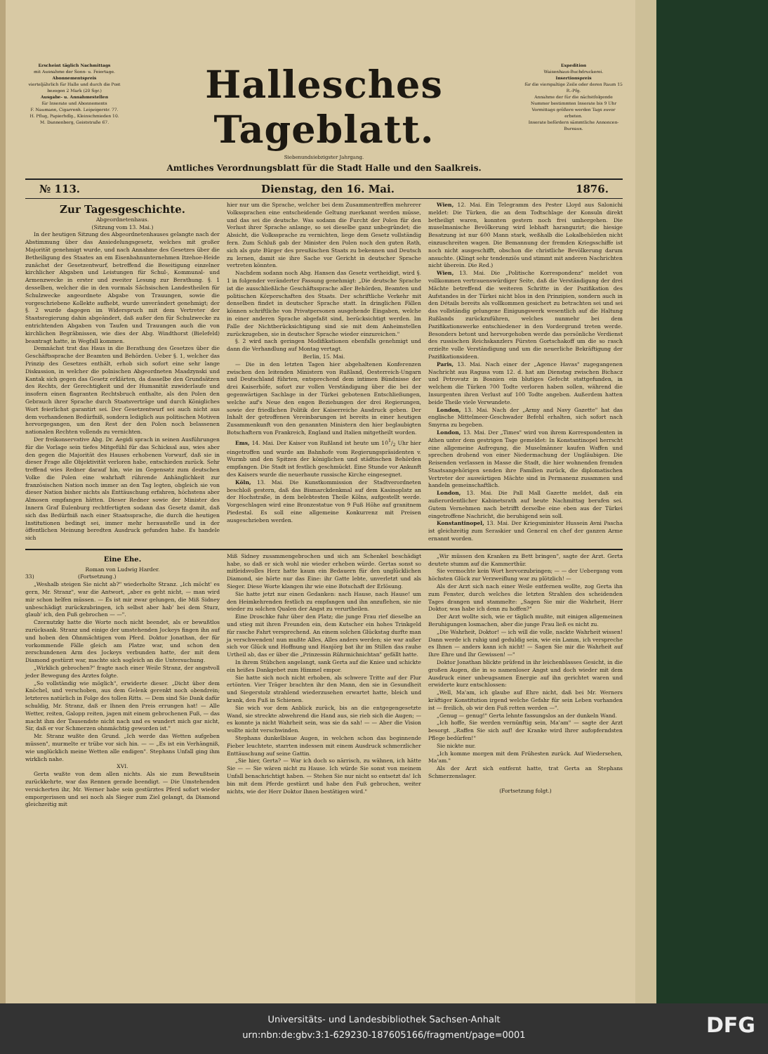Erscheint täglich Nachmittags
mit Ausnahme der Sonn- u. Feiertage.
Abonnementspreis
vierteljährlich für Halle und durch die Post bezogen 2 Mark (20 Sgr.)
Ausgabe- u. Annahmestellen
für Inserate und Abonnements
F. Naumann, Cigarrenh. Leipzigerstr. 77.
H. Pflug, Papierhdlg., Kleinschmieden 10.
M. Dannenberg, Geiststraße 67.
Hallesches Tageblatt.
Siebenundsiebzigster Jahrgang.
Amtliches Verordnungsblatt für die Stadt Halle und den Saalkreis.
Expedition
Waisenhaus-Buchdruckerei.
Insertionspreis
für die vierspaltige Zeile oder deren Raum 15 R.-Pfg.
Annahme der für die nächstfolgende Nummer bestimmten Inserate bis 9 Uhr Vormittags größere werden Tags zuvor erbeten.
Inserate befördern sämmtliche Annoncen-Bureaux.
№ 113. Dienstag, den 16. Mai. 1876.
Zur Tagesgeschichte.
Abgeordnetenhaus.
(Sitzung vom 13. Mai.)
In der heutigen Sitzung des Abgeordnetenhauses gelangte nach der Abstimmung über das Ansiedelungsgesetz, welches mit großer Majorität genehmigt wurde, und nach Annahme des Gesetzes über die Betheiligung des Staates an em Eisenbahnunternehmen Itzehoe-Heide zunächst der Gesetzentwurf, betreffend die Beseitigung einzelner kirchlicher Abgaben und Leistungen für Schul-, Kommunal- und Armenzwecke in erster und zweiter Lesung zur Berathung. §. 1 desselben, welcher die in den vormals Sächsischen Landestheilen für Schulzwecke angeordnete Abgabe von Trauungen, sowie die vorgeschriebene Kollekte aufhebt, wurde unverändert genehmigt; der §. 2 wurde dagegen im Widerspruch mit dem Vertreter der Staatsregierung dahin abgeändert, daß außer den für Schulzwecke zu entrichtenden Abgaben von Taufen und Trauungen auch die von kirchlichen Begräbnissen, wie dies der Abg. Windthorst (Bielefeld) beantragt hatte, in Wegfall kommen.
Demnächst trat das Haus in die Berathung des Gesetzes über die Geschäftssprache der Beamten und Behörden. Ueber §. 1, welcher das Prinzip des Gesetzes enthält, erhob sich sofort eine sehr lange Diskussion, in welcher die polnischen Abgeordneten Maadzynski und Kantak sich gegen das Gesetz erklärten, da dasselbe den Grundsätzen des Rechts, der Gerechtigkeit und der Humanität zuwiderlaufe und insofern einen flagranten Rechtsbruch enthalte, als den Polen den Gebrauch ihrer Sprache durch Staatsverträge und durch Königliches Wort feierlichst garantirt sei. Der Gesetzentwurf sei auch nicht aus dem vorhandenen Bedürfniß, sondern lediglich aus politischen Motiven hervorgegangen, um den Rest der den Polen noch belassenen nationalen Rechten vollends zu vernichten.
Der freikonservative Abg. Dr. Aegidi sprach in seinen Ausführungen für die Vorlage sein tiefes Mitgefühl für das Schicksal aus, wies aber den gegen die Majorität des Hauses erhobenen Vorwurf, daß sie in dieser Frage alle Objektivität verloren habe, entschieden zurück. Sehr treffend wies Redner darauf hin, wie im Gegensatz zum deutschen Volke die Polen eine wahrhaft rührende Anhänglichkeit zur französischen Nation noch immer an den Tag legten, obgleich sie von dieser Nation bisher nichts als Enttäuschung erfahren, höchstens aber Almosen empfangen hätten. Dieser Redner sowie der Minister des Innern Graf Eulenburg rechtfertigten sodann das Gesetz damit, daß sich das Bedürfniß nach einer Staatssprache, die durch die heutigen Institutionen bedingt sei, immer mehr herausstelle und in der öffentlichen Meinung beredten Ausdruck gefunden habe. Es handele sich
hier nur um die Sprache, welcher bei dem Zusammentreffen mehrerer Volkssprachen eine entscheidende Geltung zuerkannt werden müsse, und das sei die deutsche. Was sodann die Furcht der Polen für den Verlust ihrer Sprache anlange, so sei dieselbe ganz unbegründet; die Absicht, die Volkssprache zu vernichten, liege dem Gesetz vollständig fern. Zum Schluß gab der Minister den Polen noch den guten Rath, sich als gute Bürger des preußischen Staats zu bekennen und Deutsch zu lernen, damit sie ihre Sache vor Gericht in deutscher Sprache vertreten könnten.
Nachdem sodann noch Abg. Hansen das Gesetz vertheidigt, wird §. 1 in folgender veränderter Fassung genehmigt: „Die deutsche Sprache ist die ausschließliche Geschäftssprache aller Behörden, Beamten und politischen Körperschaften des Staats. Der schriftliche Verkehr mit denselben findet in deutscher Sprache statt. In dringlichen Fällen können schriftliche von Privatpersonen ausgehende Eingaben, welche in einer anderen Sprache abgefaßt sind, berücksichtigt werden. Im Falle der Nichtberücksichtigung sind sie mit dem Anheimstellen zurückzugeben, sie in deutscher Sprache wieder einzureichen."
§. 2 wird nach geringen Modifikationen ebenfalls genehmigt und dann die Verhandlung auf Montag vertagt.
Berlin, 15. Mai.
— Die in den letzten Tagen hier abgehaltenen Konferenzen zwischen den leitenden Ministern von Rußland, Oesterreich-Ungarn und Deutschland führten, entsprechend dem intimen Bündnisse der drei Kaiserhöfe, sofort zur vollen Verständigung über die bei der gegenwärtigen Sachlage in der Türkei gebotenen Entschließungen, welche auf's Neue den engen Beziehungen der drei Regierungen, sowie der friedlichen Politik der Kaiserreiche Ausdruck geben. Der Inhalt der getroffenen Vereinbarungen ist bereits in einer heutigen Zusammenkunft von den genannten Ministern den hier beglaubigten Botschaftern von Frankreich, England und Italien mitgetheilt worden.
Ems, 14. Mai. Der Kaiser von Rußland ist heute um 101/2 Uhr hier eingetroffen und wurde am Bahnhofe vom Regierungspräsidenten v. Wurmb und den Spitzen der königlichen und städtischen Behörden empfangen. Die Stadt ist festlich geschmückt. Eine Stunde vor Ankunft des Kaisers wurde die neuerbaute russische Kirche eingesegnet.
Köln, 13. Mai. Die Kunstkommission der Stadtverordneten beschloß gestern, daß das Bismarckdenkmal auf dem Kasinoplatz an der Hochstraße, in dem belebtesten Theile Kölns, aufgestellt werde. Vorgeschlagen wird eine Bronzestatue von 9 Fuß Höhe auf granitnem Piedestal. Es soll eine allgemeine Konkurrenz mit Preisen ausgeschrieben werden.
Wien, 12. Mai. Ein Telegramm des Pester Lloyd aus Salonichi meldet: Die Türken, die an dem Todtschlage der Konsuln direkt betheiligt waren, konnten gestern noch frei umhergehen. Die muselmanische Bevölkerung wird lebhaft harangurirt; die hiesige Besatzung ist nur 600 Mann stark, weßhalb die Lokalbehörden nicht einzuschreiten wagen. Die Bemannung der fremden Kriegsschiffe ist noch nicht ausgeschifft, obschon die christliche Bevölkerung darum ansuchte. (Klingt sehr tendenziös und stimmt mit anderen Nachrichten nicht überein. Die Red.)
Wien, 13. Mai. Die „Politische Korrespondenz" meldet von vollkommen vertrauenswürdiger Seite, daß die Verständigung der drei Mächte betreffend die weiteren Schritte in der Pazifikation des Aufstandes in der Türkei nicht blos in den Prinzipien, sondern auch in den Détails bereits als vollkommen gesichert zu betrachten sei und sei das vollständig gelungene Einigungswerk wesentlich auf die Haltung Rußlands zurückzuführen, welches nunmehr bei dem Pazifikationswerke entschiedener in den Vordergrund treten werde. Besonders betont und hervorgehoben werde das persönliche Verdienst des russischen Reichskanzlers Fürsten Gortschakoff um die so rasch erzielte volle Verständigung und um die neuerliche Bekräftigung der Pazifikationsideen.
Paris, 13. Mai. Nach einer der „Agence Havas" zugegangenen Nachricht aus Ragusa vom 12. d. hat am Dienstag zwischen Bichacz und Petrovatz in Bosnien ein blutiges Gefecht stattgefunden, in welchem die Türken 700 Todte verloren haben sollen, während die Insurgenten ihren Verlust auf 100 Todte angeben. Außerdem hatten beide Theile viele Verwundete.
London, 13. Mai. Nach der „Army and Navy Gazette" hat das englische Mittelmeer-Geschwader Befehl erhalten, sich sofort nach Smyrna zu begeben.
London, 13. Mai. Der „Times" wird von ihrem Korrespondenten in Athen unter dem gestrigen Tage gemeldet: In Konstantinopel herrscht eine allgemeine Aufregung, die Muselmänner kaufen Waffen und sprechen drohend von einer Niedermachung der Ungläubigen. Die Reisenden verlassen in Masse die Stadt, die hier wohnenden fremden Staatsangehörigen senden ihre Familien zurück, die diplomatischen Vertreter der auswärtigen Mächte sind in Permanenz zusammen und handeln gemeinschaftlich.
London, 13. Mai. Die Pall Mall Gazette meldet, daß ein außerordentlicher Kabinetsrath auf heute Nachmittag berufen sei. Gutem Vernehmen nach betrifft derselbe eine eben aus der Türkei eingetroffene Nachricht, die beruhigend sein soll.
Konstantinopel, 13. Mai. Der Kriegsminister Hussein Avni Pascha ist gleichzeitig zum Seraskier und General en chef der ganzen Arme ernannt worden.
Eine Ehe.
Roman von Ludwig Harder.
33) (Fortsetzung.)
„Weshalb steigen Sie nicht ab?" wiederholte Stranz. „Ich möcht' es gern, Mr. Stranz", war die Antwort, „aber es geht nicht, — man wird mir schon helfen müssen. — Es ist mir zwar gelungen, die Miß Sidney unbeschädigt zurückzubringen, ich selbst aber hab' bei dem Sturz, glaub' ich, den Fuß gebrochen — —".
Czernutzky hatte die Worte noch nicht beendet, als er bewußtlos zurücksank. Stranz und einige der umstehenden Jockeys fingen ihn auf und hoben den Ohnmächtigen vom Pferd. Doktor Jonathan, der für vorkommende Fälle gleich am Platze war, und schon den zerschundenen Arm des Jockeys verbunden hatte, der mit dem Diamond gestürzt war, machte sich sogleich an die Untersuchung.
„Wirklich gebrochen?" fragte nach einer Weile Stranz, der angstvoll jeder Bewegung des Arztes folgte.
„So vollständig wie möglich", erwiderte dieser. „Dicht über dem Knöchel, und verschoben, aus dem Gelenk gerenkt noch obendrein; letzteres natürlich in Folge des tollen Ritts. — Dem sind Sie Dank dafür schuldig, Mr. Stranz, daß er Ihnen den Preis errungen hat! — Alle Wetter, reiten, Galopp reiten, jagen mit einem gebrochenen Fuß, — das macht ihm der Tausendste nicht nach und es wundert mich gar nicht, Sir, daß er vor Schmerzen ohnmächtig geworden ist."
Mr. Stranz wußte den Grund. „Ich werde das Wetten aufgeben müssen", murmelte er trübe vor sich hin. — — „Es ist ein Verhängniß, wie unglücklich meine Wetten alle endigen". Stephans Unfall ging ihm wirklich nahe.
XVI.
Gerta wußte von dem allen nichts. Als sie zum Bewußtsein zurückkehrte, war das Rennen gerade beendigt. — Die Umstehenden versicherten ihr, Mr. Werner habe sein gestürztes Pferd sofort wieder emporgerissen und sei noch als Sieger zum Ziel gelangt, da Diamond gleichzeitig mit
Miß Sidney zusammengebrochen und sich am Schenkel beschädigt habe, so daß er sich wohl nie wieder erheben würde. Gertas sonst so mitleidsvolles Herz hatte kaum ein Bedauern für den unglücklichen Diamond, sie hörte nur das Eine: ihr Gatte lebte, unverletzt und als Sieger. Diese Worte klangen ihr wie eine Botschaft der Erlösung.
Sie hatte jetzt nur einen Gedanken: nach Hause, nach Hause! um den Heimkehrenden festlich zu empfangen und ihn anzuflehen, sie nie wieder zu solchen Qualen der Angst zu verurtheilen.
Eine Droschke fuhr über den Platz; die junge Frau rief dieselbe an und stieg mit ihren Freunden ein, dem Kutscher ein hohes Trinkgeld für rasche Fahrt versprechend. An einem solchen Glückstag durfte man ja verschwenden! nun mußte Alles, Alles anders werden; sie war außer sich vor Glück und Hoffnung und Hanjörg bat ihr im Stillen das rauhe Urtheil ab, das er über die „Prinzessin Rührmichnichtan" gefällt hatte.
In ihrem Stübchen angelangt, sank Gerta auf die Kniee und schickte ein heißes Dankgebet zum Himmel empor.
Sie hatte sich noch nicht erhoben, als schwere Tritte auf der Flur ertönten. Vier Träger brachten ihr den Mann, den sie in Gesundheit und Siegerstolz strahlend wiederzusehen erwartet hatte, bleich und krank, den Fuß in Schienen.
Sie wich vor dem Anblick zurück, bis an die entgegengesetzte Wand, sie streckte abwehrend die Hand aus, sie rieb sich die Augen; — es konnte ja nicht Wahrheit sein, was sie da sah! — — Aber die Vision wollte nicht verschwinden.
Stephans dunkelblaue Augen, in welchen schon das beginnende Fieber leuchtete, starrten indessen mit einem Ausdruck schmerzlicher Enttäuschung auf seine Gattin.
„Sie hier, Gerta? — War ich doch so närrisch, zu wähnen, ich hätte Sie — — Sie wären nicht zu Hause. Ich würde Sie sonst von meinem Unfall benachrichtigt haben. — Stehen Sie nur nicht so entsetzt da! Ich bin mit dem Pferde gestürzt und habe den Fuß gebrochen, weiter nichts, wie der Herr Doktor Ihnen bestätigen wird."
„Wir müssen den Kranken zu Bett bringen", sagte der Arzt. Gerta deutete stumm auf die Kammerthür.
Sie vermochte kein Wort hervorzubringen; — — der Uebergang vom höchsten Glück zur Verzweiflung war zu plötzlich! —
Als der Arzt sich nach einer Weile entfernen wollte, zog Gerta ihn zum Fenster, durch welches die letzten Strahlen des scheidenden Tages drangen und stammelte: „Sagen Sie mir die Wahrheit, Herr Doktor, was habe ich denn zu hoffen?"
Der Arzt wollte sich, wie er täglich mußte, mit einigen allgemeinen Beruhigungen losmachen, aber die junge Frau ließ es nicht zu.
„Die Wahrheit, Doktor! — ich will die volle, nackte Wahrheit wissen! Dann werde ich ruhig und geduldig sein, wie ein Lamm, ich verspreche es Ihnen — anders kann ich nicht! — Sagen Sie mir die Wahrheit auf Ihre Ehre und Ihr Gewissen! —"
Doktor Jonathan blickte prüfend in ihr leichenblasses Gesicht, in die großen Augen, die in so namenloser Angst und doch wieder mit dem Ausdruck einer unbeugsamen Energie auf ihn gerichtet waren und erwiderte kurz entschlossen:
„Well, Ma'am, ich glaube auf Ehre nicht, daß bei Mr. Werners kräftiger Konstitution irgend welche Gefahr für sein Leben vorhanden ist — freilich, ob wir den Fuß retten werden —".
„Genug — genug!" Gerta lehnte fassungslos an der dunkeln Wand.
„Ich hoffe, Sie werden vernünftig sein, Ma'am" — sagte der Arzt besorgt. „Raffen Sie sich auf! der Kranke wird Ihrer aufopferndsten Pflege bedürfen!"
Sie nickte nur.
„Ich komme morgen mit dem Frühesten zurück. Auf Wiedersehen, Ma'am."
Als der Arzt sich entfernt hatte, trat Gerta an Stephans Schmerzenslager.
(Fortsetzung folgt.)
Universitäts- und Landesbibliothek Sachsen-Anhalt
urn:nbn:de:gbv:3:1-629230-187605166/fragment/page=0001
DFG